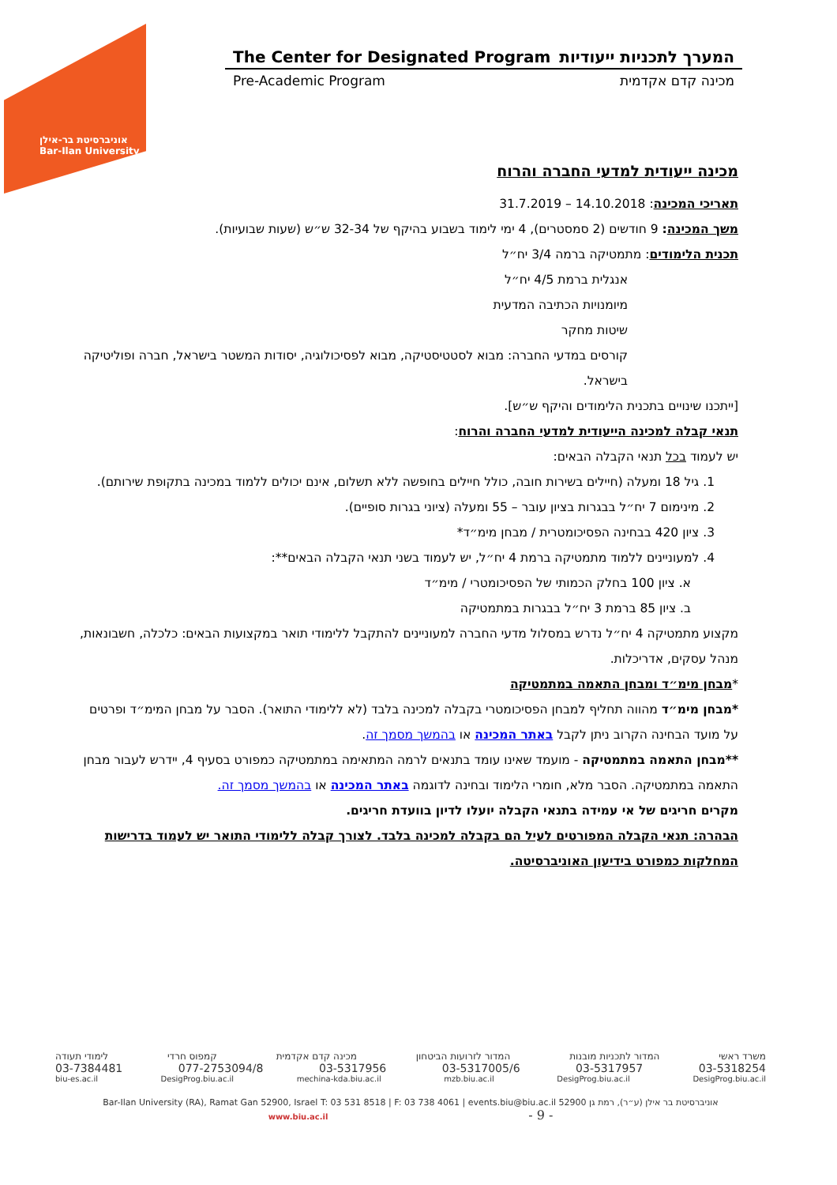אוניברסיטת בר-אילן
Bar-Ilan University
The Center for Designated Program המערך לתכניות ייעודיות
Pre-Academic Program מכינה קדם אקדמית
מכינה ייעודית למדעי החברה והרוח
תאריכי המכינה: 14.10.2018 – 31.7.2019
משך המכינה: 9 חודשים (2 סמסטרים), 4 ימי לימוד בשבוע בהיקף של 32-34 ש״ש (שעות שבועיות).
תכנית הלימודים: מתמטיקה ברמה 3/4 יח״ל
אנגלית ברמת 4/5 יח״ל
מיומנויות הכתיבה המדעית
שיטות מחקר
קורסים במדעי החברה: מבוא לסטטיסטיקה, מבוא לפסיכולוגיה, יסודות המשטר בישראל, חברה ופוליטיקה בישראל.
[ייתכנו שינויים בתכנית הלימודים והיקף ש״ש].
תנאי קבלה למכינה הייעודית למדעי החברה והרוח:
יש לעמוד בכל תנאי הקבלה הבאים:
1. גיל 18 ומעלה (חיילים בשירות חובה, כולל חיילים בחופשה ללא תשלום, אינם יכולים ללמוד במכינה בתקופת שירותם).
2. מינימום 7 יח״ל בבגרות בציון עובר – 55 ומעלה (ציוני בגרות סופיים).
3. ציון 420 בבחינה הפסיכומטרית / מבחן מימ״ד*
4. למעוניינים ללמוד מתמטיקה ברמת 4 יח״ל, יש לעמוד בשני תנאי הקבלה הבאים**:
א. ציון 100 בחלק הכמותי של הפסיכומטרי / מימ״ד
ב. ציון 85 ברמת 3 יח״ל בבגרות במתמטיקה
מקצוע מתמטיקה 4 יח״ל נדרש במסלול מדעי החברה למעוניינים להתקבל ללימודי תואר במקצועות הבאים: כלכלה, חשבונאות, מנהל עסקים, אדריכלות.
*מבחן מימ״ד ומבחן התאמה במתמטיקה
*מבחן מימ״ד מהווה תחליף למבחן הפסיכומטרי בקבלה למכינה בלבד (לא ללימודי התואר). הסבר על מבחן המימ״ד ופרטים על מועד הבחינה הקרוב ניתן לקבל באתר המכינה או בהמשך מסמך זה.
**מבחן התאמה במתמטיקה - מועמד שאינו עומד בתנאים לרמה המתאימה במתמטיקה כמפורט בסעיף 4, יידרש לעבור מבחן התאמה במתמטיקה. הסבר מלא, חומרי הלימוד ובחינה לדוגמה באתר המכינה או בהמשך מסמך זה.
מקרים חריגים של אי עמידה בתנאי הקבלה יועלו לדיון בוועדת חריגים.
הבהרה: תנאי הקבלה המפורטים לעיל הם בקבלה למכינה בלבד. לצורך קבלה ללימודי התואר יש לעמוד בדרישות המחלקות כמפורט בידיעון האוניברסיטה.
משרד ראשי המדור לתכניות מובנות המדור לזרועות הביטחון מכינה קדם אקדמית קמפוס חרדי לימודי תעודה
03-5318254 03-5317957 03-5317005/6 03-5317956 077-2753094/8 03-7384481
DesigProg.biu.ac.il DesigProg.biu.ac.il mzb.biu.ac.il mechina-kda.biu.ac.il DesigProg.biu.ac.il biu-es.ac.il
Bar-Ilan University (RA), Ramat Gan 52900, Israel T: 03 531 8518 | F: 03 738 4061 | events.biu@biu.ac.il אוניברסיטת בר אילן (ע״ר), רמת גן 52900
www.biu.ac.il - 9 -